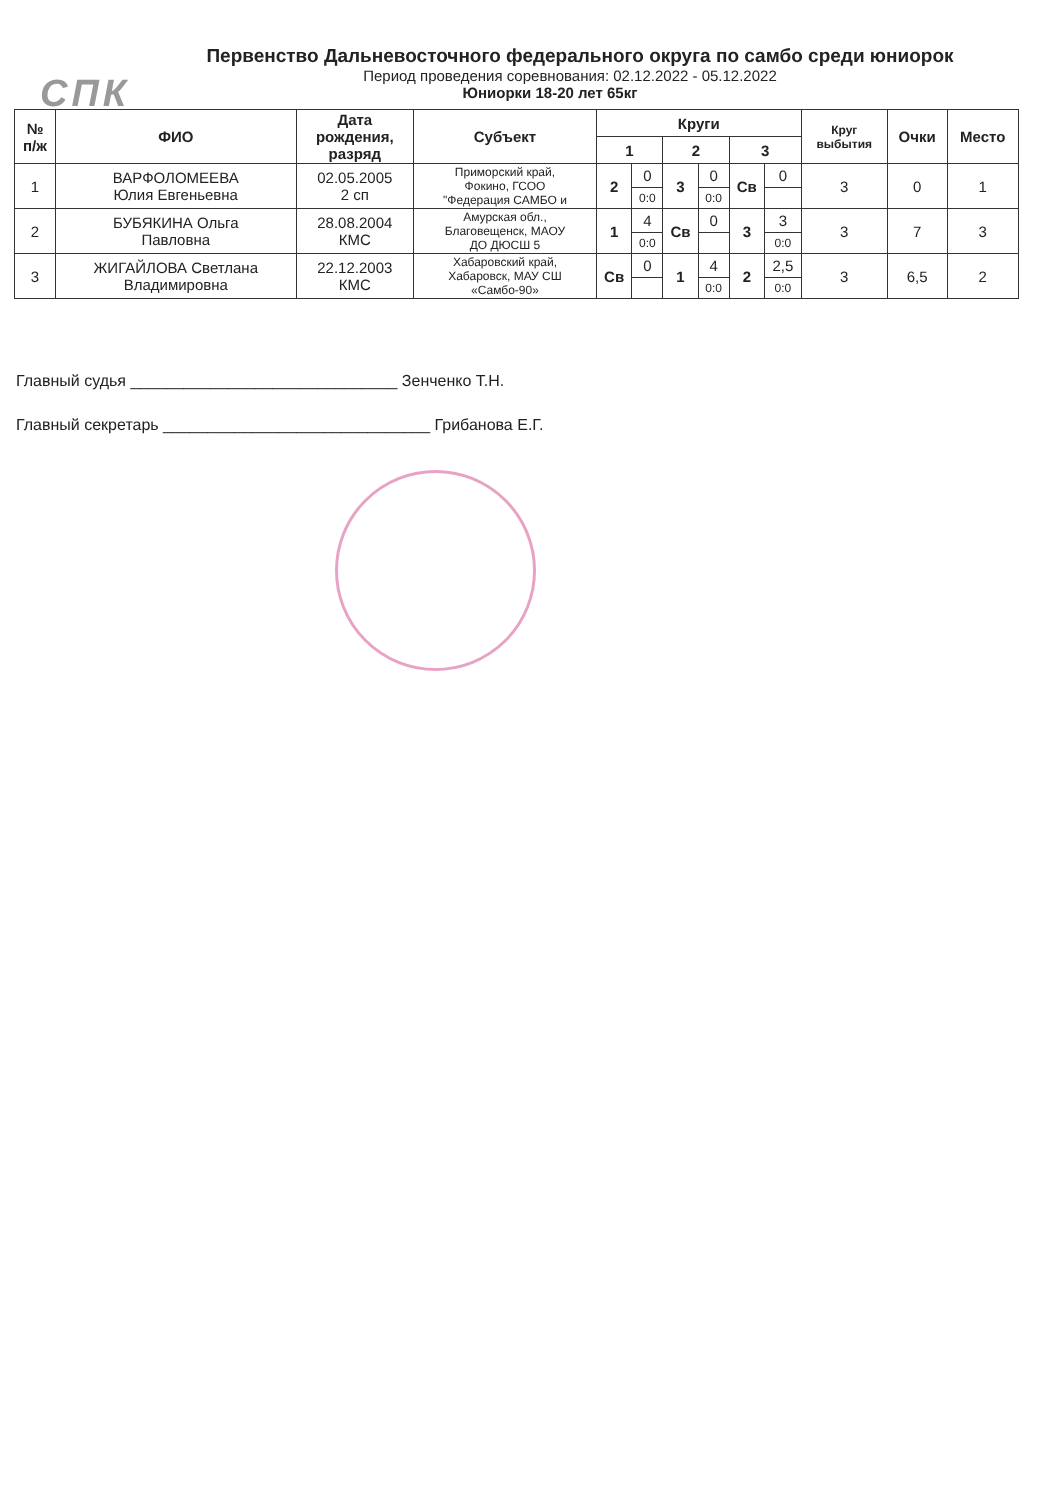СПК
Первенство Дальневосточного федерального округа по самбо среди юниорок
Период проведения соревнования: 02.12.2022 - 05.12.2022
Юниорки 18-20 лет 65кг
| № п/ж | ФИО | Дата рождения, разряд | Субъект | Круги | | | | | | Круг выбытия | Очки | Место |
| --- | --- | --- | --- | --- | --- | --- | --- | --- | --- | --- | --- | --- |
| | | | | 1 | | 2 | | 3 | | | | |
| 1 | ВАРФОЛОМЕЕВА Юлия Евгеньевна | 02.05.2005 2 сп | Приморский край, Фокино, ГСОО "Федерация САМБО и | 2 | 0 | 3 | 0 | Св | 0 | 3 | 0 | 1 |
| | | | | | 0:0 | | 0:0 | | | | | |
| 2 | БУБЯКИНА Ольга Павловна | 28.08.2004 КМС | Амурская обл., Благовещенск, МАОУ ДО ДЮСШ 5 | 1 | 4 | Св | 0 | 3 | 3 | 3 | 7 | 3 |
| | | | | | 0:0 | | | | 0:0 | | | |
| 3 | ЖИГАЙЛОВА Светлана Владимировна | 22.12.2003 КМС | Хабаровский край, Хабаровск, МАУ СШ «Самбо-90» | Св | 0 | 1 | 4 | 2 | 2,5 | 3 | 6,5 | 2 |
| | | | | | | | 0:0 | | 0:0 | | | |
Главный судья ______________________________ Зенченко Т.Н.
Главный секретарь ______________________________ Грибанова Е.Г.